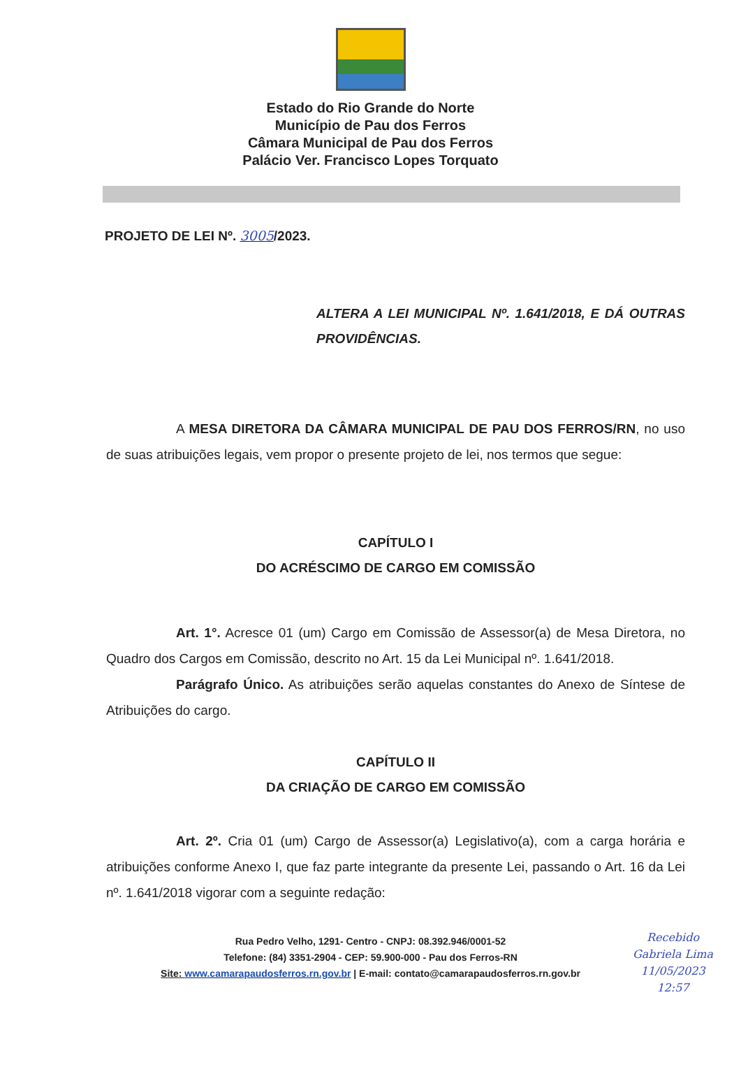Estado do Rio Grande do Norte
Município de Pau dos Ferros
Câmara Municipal de Pau dos Ferros
Palácio Ver. Francisco Lopes Torquato
PROJETO DE LEI Nº. 3005/2023.
ALTERA A LEI MUNICIPAL Nº. 1.641/2018, E DÁ OUTRAS PROVIDÊNCIAS.
A MESA DIRETORA DA CÂMARA MUNICIPAL DE PAU DOS FERROS/RN, no uso de suas atribuições legais, vem propor o presente projeto de lei, nos termos que segue:
CAPÍTULO I
DO ACRÉSCIMO DE CARGO EM COMISSÃO
Art. 1°. Acresce 01 (um) Cargo em Comissão de Assessor(a) de Mesa Diretora, no Quadro dos Cargos em Comissão, descrito no Art. 15 da Lei Municipal nº. 1.641/2018.
Parágrafo Único. As atribuições serão aquelas constantes do Anexo de Síntese de Atribuições do cargo.
CAPÍTULO II
DA CRIAÇÃO DE CARGO EM COMISSÃO
Art. 2º. Cria 01 (um) Cargo de Assessor(a) Legislativo(a), com a carga horária e atribuições conforme Anexo I, que faz parte integrante da presente Lei, passando o Art. 16 da Lei nº. 1.641/2018 vigorar com a seguinte redação:
Rua Pedro Velho, 1291- Centro - CNPJ: 08.392.946/0001-52
Telefone: (84) 3351-2904 - CEP: 59.900-000 - Pau dos Ferros-RN
Site: www.camarapaudosferros.rn.gov.br | E-mail: contato@camarapaudosferros.rn.gov.br
Recebido
Gabriela Lima
11/05/2023
12:57